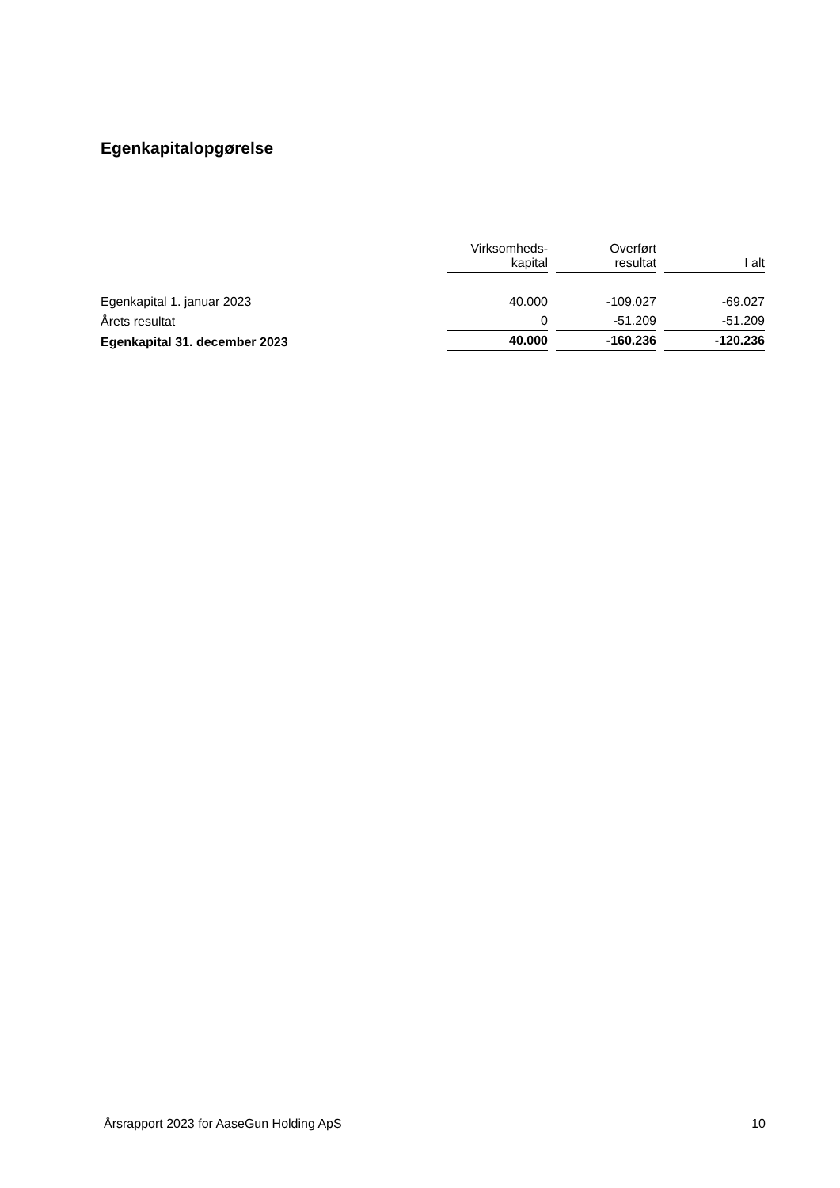Egenkapitalopgørelse
| | Virksomheds- kapital | Overført resultat | I alt |
| --- | --- | --- | --- |
| Egenkapital 1. januar 2023 | 40.000 | -109.027 | -69.027 |
| Årets resultat | 0 | -51.209 | -51.209 |
| Egenkapital 31. december 2023 | 40.000 | -160.236 | -120.236 |
Årsrapport 2023 for AaseGun Holding ApS 10